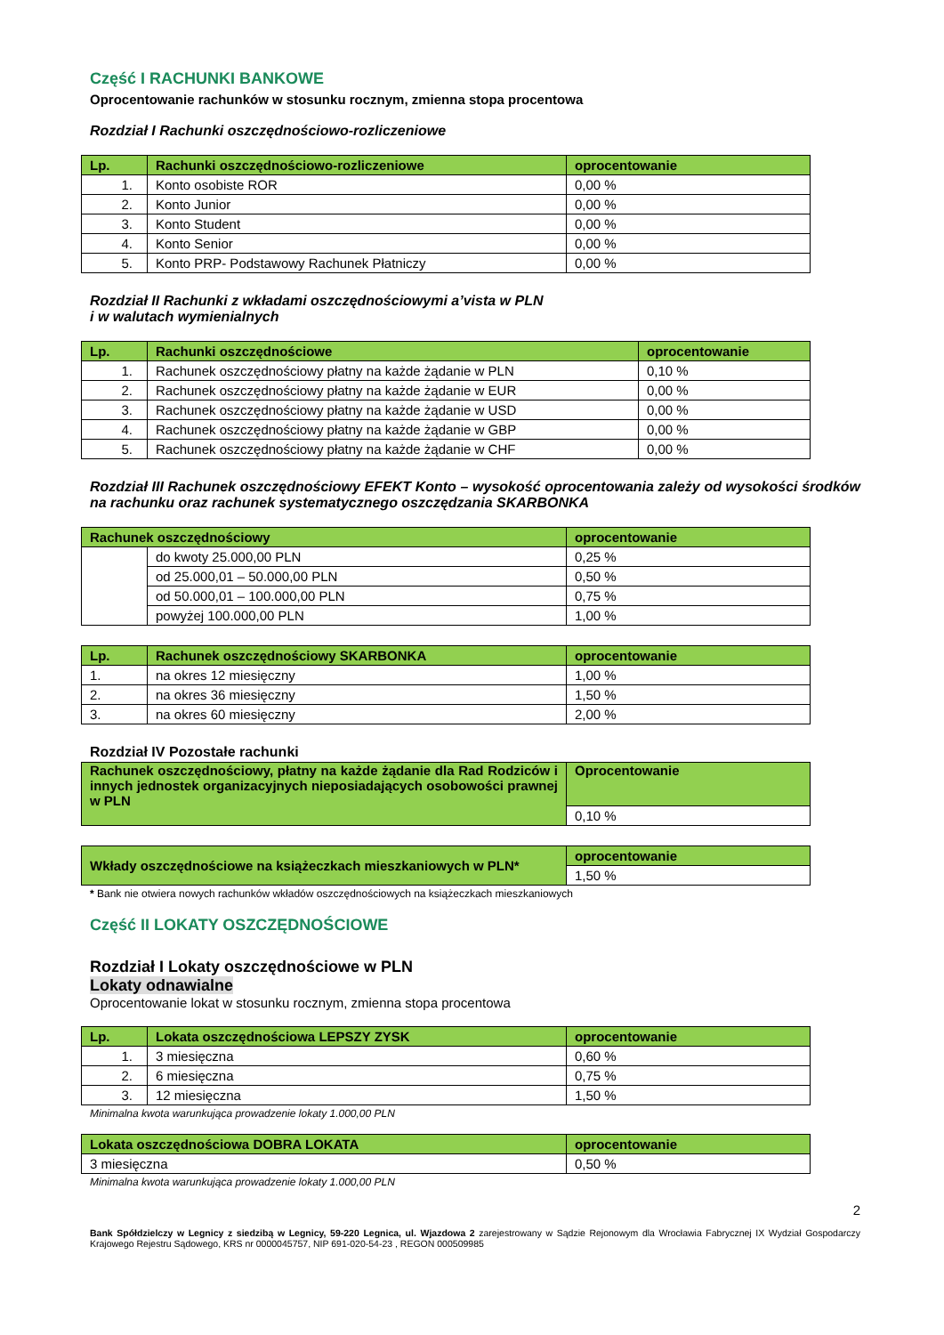Część I RACHUNKI BANKOWE
Oprocentowanie rachunków w stosunku rocznym, zmienna stopa procentowa
Rozdział I Rachunki oszczędnościowo-rozliczeniowe
| Lp. | Rachunki oszczędnościowo-rozliczeniowe | oprocentowanie |
| --- | --- | --- |
| 1. | Konto osobiste ROR | 0,00 % |
| 2. | Konto Junior | 0,00 % |
| 3. | Konto Student | 0,00 % |
| 4. | Konto Senior | 0,00 % |
| 5. | Konto PRP- Podstawowy Rachunek Płatniczy | 0,00 % |
Rozdział II Rachunki z wkładami oszczędnościowymi a’vista w PLN
i w walutach wymienialnych
| Lp. | Rachunki oszczędnościowe | oprocentowanie |
| --- | --- | --- |
| 1. | Rachunek oszczędnościowy płatny na każde żądanie w PLN | 0,10 % |
| 2. | Rachunek oszczędnościowy płatny na każde żądanie w EUR | 0,00 % |
| 3. | Rachunek oszczędnościowy płatny na każde żądanie w USD | 0,00 % |
| 4. | Rachunek oszczędnościowy płatny na każde żądanie w GBP | 0,00 % |
| 5. | Rachunek oszczędnościowy płatny na każde żądanie w CHF | 0,00 % |
Rozdział III Rachunek oszczędnościowy EFEKT Konto – wysokość oprocentowania zależy od wysokości środków na rachunku oraz rachunek systematycznego oszczędzania SKARBONKA
| Rachunek oszczędnościowy | | oprocentowanie |
| --- | --- | --- |
| | do kwoty 25.000,00 PLN | 0,25 % |
| | od 25.000,01 – 50.000,00 PLN | 0,50 % |
| | od 50.000,01 – 100.000,00 PLN | 0,75 % |
| | powyżej 100.000,00 PLN | 1,00 % |
| Lp. | Rachunek oszczędnościowy SKARBONKA | oprocentowanie |
| --- | --- | --- |
| 1. | na okres 12 miesięczny | 1,00 % |
| 2. | na okres 36 miesięczny | 1,50 % |
| 3. | na okres 60 miesięczny | 2,00 % |
Rozdział IV Pozostałe rachunki
| Rachunek oszczędnościowy, płatny na każde żądanie dla Rad Rodziców i innych jednostek organizacyjnych nieposiadających osobowości prawnej w PLN | Oprocentowanie |
| --- | --- |
| | 0,10 % |
| Wkłady oszczędnościowe na książeczkach mieszkaniowych w PLN* | oprocentowanie |
| --- | --- |
| | 1,50 % |
* Bank nie otwiera nowych rachunków wkładów oszczędnościowych na książeczkach mieszkaniowych
Część II LOKATY OSZCZĘDNOŚCIOWE
Rozdział I Lokaty oszczędnościowe w PLN
Lokaty odnawialne
Oprocentowanie lokat w stosunku rocznym, zmienna stopa procentowa
| Lp. | Lokata oszczędnościowa LEPSZY ZYSK | oprocentowanie |
| --- | --- | --- |
| 1. | 3 miesięczna | 0,60 % |
| 2. | 6 miesięczna | 0,75 % |
| 3. | 12 miesięczna | 1,50 % |
Minimalna kwota warunkująca prowadzenie lokaty 1.000,00 PLN
| Lokata oszczędnościowa DOBRA LOKATA | oprocentowanie |
| --- | --- |
| 3 miesięczna | 0,50 % |
Minimalna kwota warunkująca prowadzenie lokaty 1.000,00 PLN
2
Bank Spółdzielczy w Legnicy z siedzibą w Legnicy, 59-220 Legnica, ul. Wjazdowa 2 zarejestrowany w Sądzie Rejonowym dla Wrocławia Fabrycznej IX Wydział Gospodarczy Krajowego Rejestru Sądowego, KRS nr 0000045757, NIP 691-020-54-23 , REGON 000509985